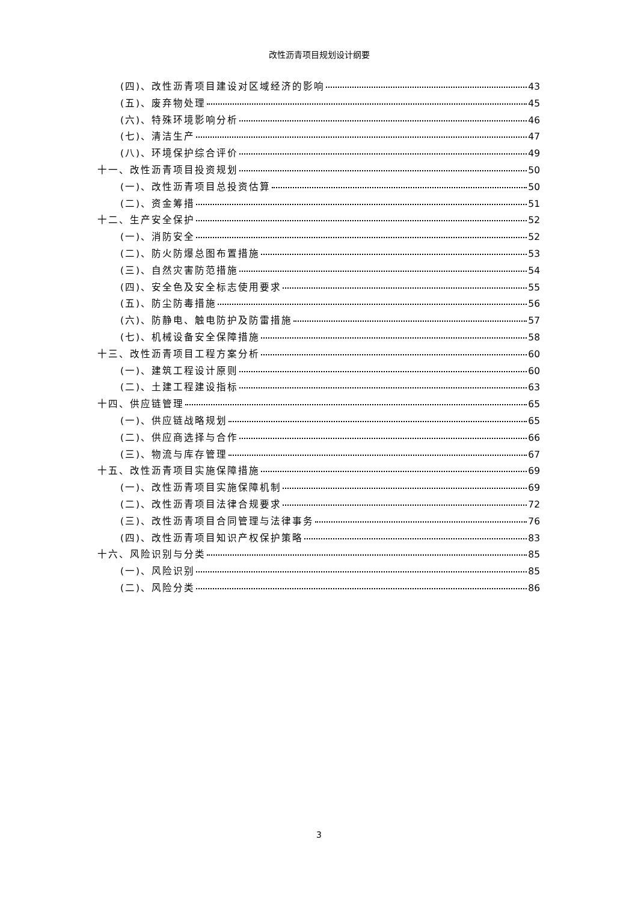改性沥青项目规划设计纲要
(四)、改性沥青项目建设对区域经济的影响 43
(五)、废弃物处理 45
(六)、特殊环境影响分析 46
(七)、清洁生产 47
(八)、环境保护综合评价 49
十一、改性沥青项目投资规划 50
(一)、改性沥青项目总投资估算 50
(二)、资金筹措 51
十二、生产安全保护 52
(一)、消防安全 52
(二)、防火防爆总图布置措施 53
(三)、自然灾害防范措施 54
(四)、安全色及安全标志使用要求 55
(五)、防尘防毒措施 56
(六)、防静电、触电防护及防雷措施 57
(七)、机械设备安全保障措施 58
十三、改性沥青项目工程方案分析 60
(一)、建筑工程设计原则 60
(二)、土建工程建设指标 63
十四、供应链管理 65
(一)、供应链战略规划 65
(二)、供应商选择与合作 66
(三)、物流与库存管理 67
十五、改性沥青项目实施保障措施 69
(一)、改性沥青项目实施保障机制 69
(二)、改性沥青项目法律合规要求 72
(三)、改性沥青项目合同管理与法律事务 76
(四)、改性沥青项目知识产权保护策略 83
十六、风险识别与分类 85
(一)、风险识别 85
(二)、风险分类 86
3